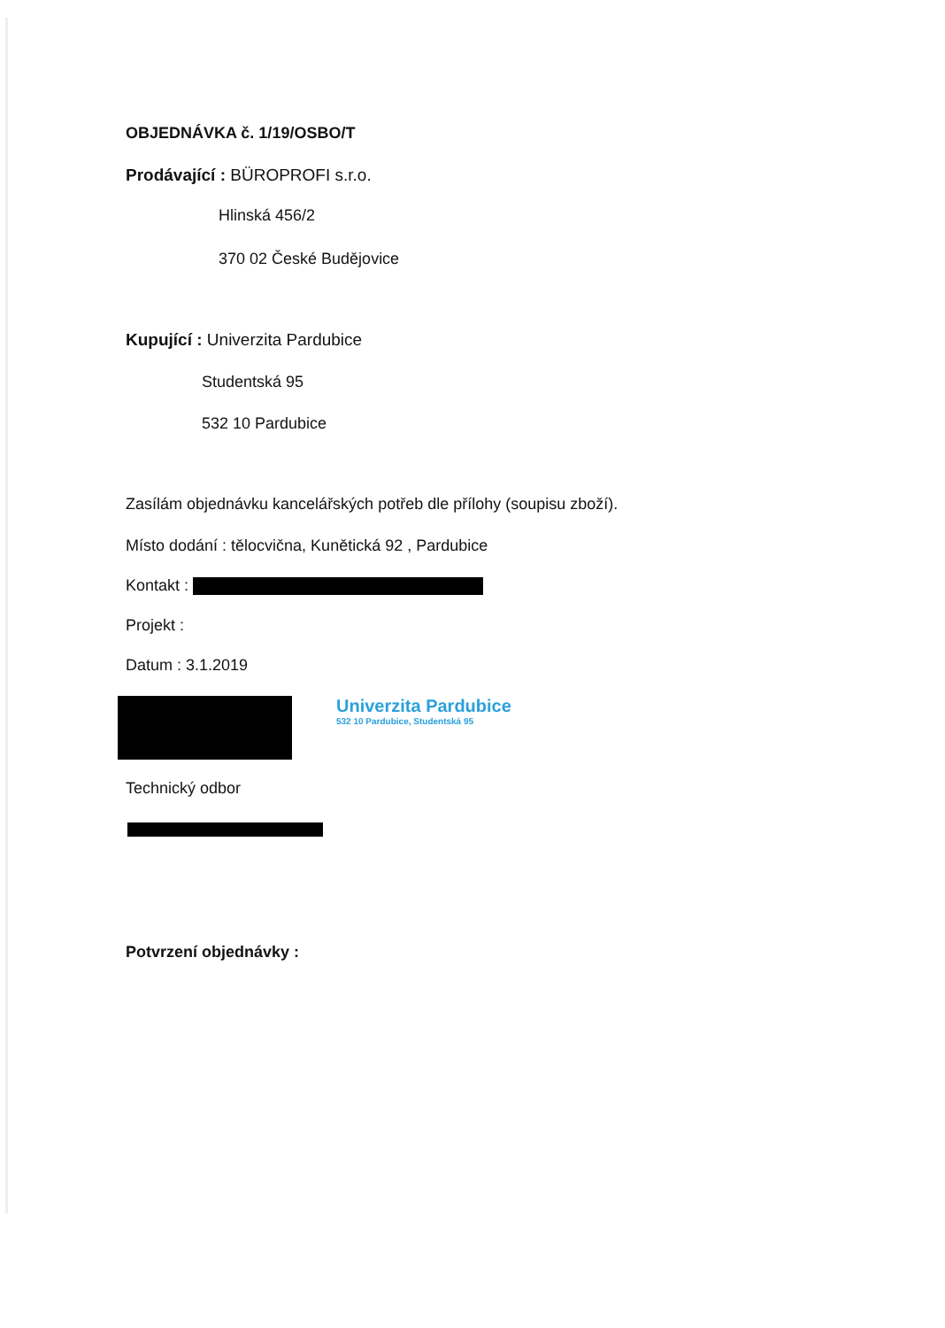OBJEDNÁVKA č. 1/19/OSBO/T
Prodávající : BÜROPROFI s.r.o.
Hlinská 456/2
370 02 České Budějovice
Kupující : Univerzita Pardubice
Studentská 95
532 10 Pardubice
Zasílám objednávku kancelářských potřeb dle přílohy (soupisu zboží).
Místo dodání : tělocvična, Kunětická 92 , Pardubice
Kontakt :
Projekt :
Datum : 3.1.2019
Univerzita Pardubice
532 10 Pardubice, Studentská 95
Technický odbor
Potvrzení objednávky :